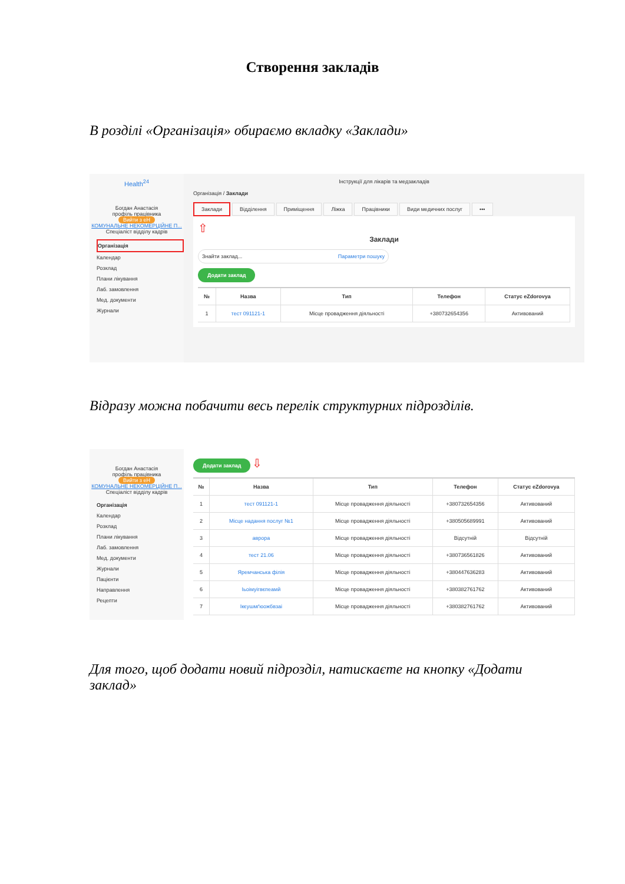Створення закладів
В розділі «Організація» обираємо вкладку «Заклади»
Health<sup>24</sup>
Богдан Анастасія
профіль працівника
Вийти з еН
КОМУНАЛЬНЕ НЕКОМЕРЦІЙНЕ П...
Спеціаліст відділу кадрів
Організація
Календар
Розклад
Плани лікування
Лаб. замовлення
Мед. документи
Журнали
Інструкції для лікарів та медзакладів
Організація / Заклади
Заклади Відділення Приміщення Ліжка Працівники Види медичних послуг •••
⇧
Заклади
Знайти заклад... Параметри пошуку
Додати заклад
| № | Назва | Тип | Телефон | Статус eZdorovya |
| --- | --- | --- | --- | --- |
| 1 | тест 091121-1 | Місце провадження діяльності | +380732654356 | Активований |
Відразу можна побачити весь перелік структурних підрозділів.
Богдан Анастасія
профіль працівника
Вийти з еН
КОМУНАЛЬНЕ НЕКОМЕРЦІЙНЕ П...
Спеціаліст відділу кадрів
Організація
Календар
Розклад
Плани лікування
Лаб. замовлення
Мед. документи
Журнали
Пацієнти
Направлення
Рецепти
Додати заклад
⇩
| № | Назва | Тип | Телефон | Статус eZdorovya |
| --- | --- | --- | --- | --- |
| 1 | тест 091121-1 | Місце провадження діяльності | +380732654356 | Активований |
| 2 | Місце надання послуг №1 | Місце провадження діяльності | +380505689991 | Активований |
| 3 | аврора | Місце провадження діяльності | Відсутній | Відсутній |
| 4 | тест 21.06 | Місце провадження діяльності | +380736561826 | Активований |
| 5 | Яремчанська філія | Місце провадження діяльності | +380447636283 | Активований |
| 6 | Іьоімуігвєпеамй | Місце провадження діяльності | +380382761762 | Активований |
| 7 | Ікєушмґюожбвзаі | Місце провадження діяльності | +380382761762 | Активований |
Для того, щоб додати новий підрозділ, натискаєте на кнопку «Додати заклад»